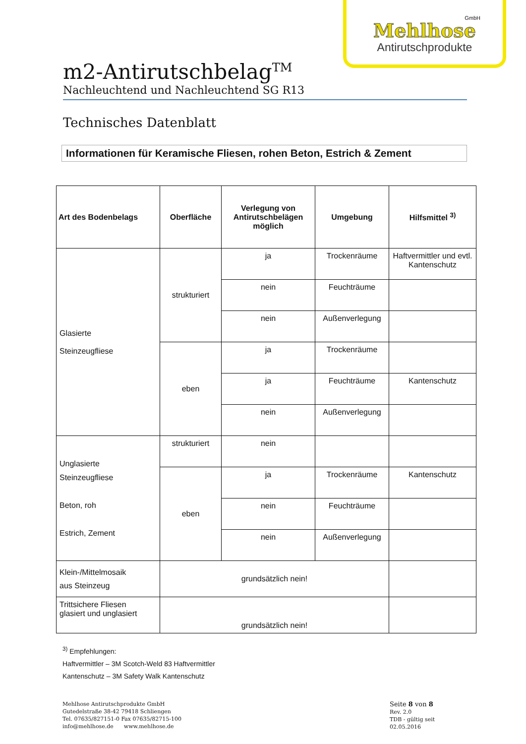GmbH
Mehlhose
Antirutschprodukte
m2-Antirutschbelag<sup>TM</sup>
Nachleuchtend und Nachleuchtend SG R13
Technisches Datenblatt
Informationen für Keramische Fliesen, rohen Beton, Estrich & Zement
| Art des Bodenbelags | Oberfläche | Verlegung von Antirutschbelägen möglich | Umgebung | Hilfsmittel <sup>3)</sup> |
| --- | --- | --- | --- | --- |
| Glasierte Steinzeugfliese | strukturiert | ja | Trockenräume | Haftvermittler und evtl. Kantenschutz |
| | | nein | Feuchträume | |
| | | nein | Außenverlegung | |
| | eben | ja | Trockenräume | |
| | | ja | Feuchträume | Kantenschutz |
| | | nein | Außenverlegung | |
| Unglasierte Steinzeugfliese Beton, roh Estrich, Zement | strukturiert | nein | | |
| | eben | ja | Trockenräume | Kantenschutz |
| | | nein | Feuchträume | |
| | | nein | Außenverlegung | |
| Klein-/Mittelmosaik aus Steinzeug | grundsätzlich nein! | | | |
| Trittsichere Fliesen glasiert und unglasiert | grundsätzlich nein! | | | |
<sup>3)</sup> Empfehlungen:
Haftvermittler – 3M Scotch-Weld 83 Haftvermittler
Kantenschutz – 3M Safety Walk Kantenschutz
Mehlhose Antirutschprodukte GmbH
Gutedelstraße 38-42 79418 Schliengen
Tel. 07635/827151-0 Fax 07635/82715-100
info@mehlhose.de www.mehlhose.de
Seite 8 von 8
Rev. 2.0
TDB - gültig seit 02.05.2016